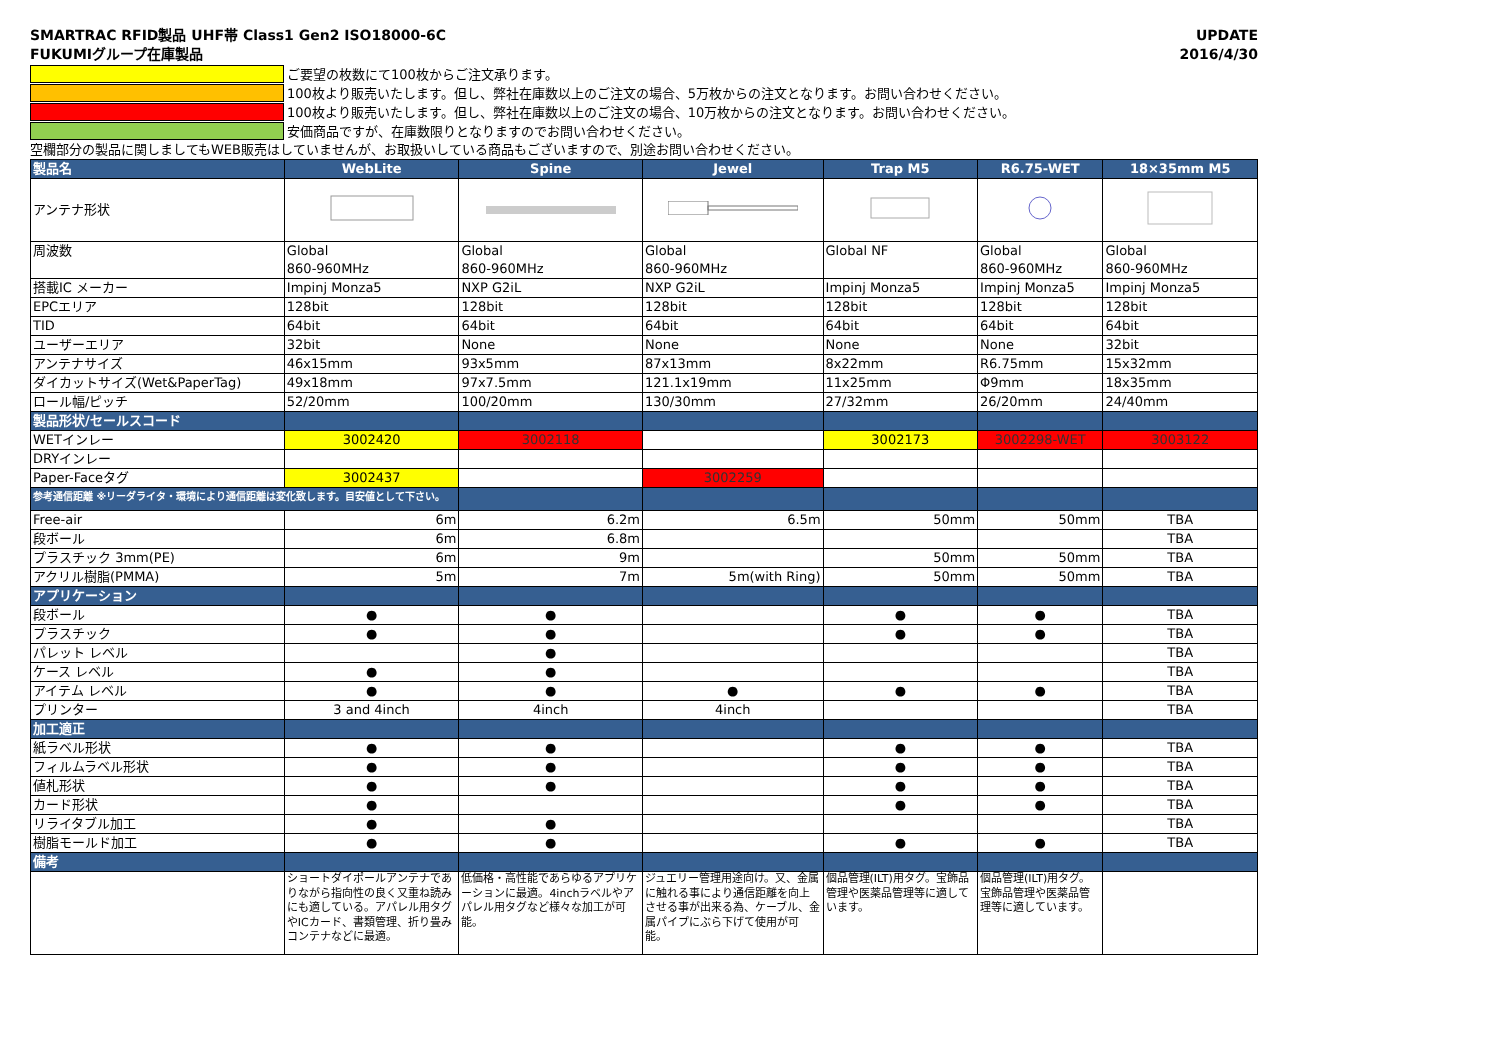SMARTRAC RFID製品 UHF帯 Class1 Gen2 ISO18000-6C
FUKUMIグループ在庫製品
UPDATE
2016/4/30
ご要望の枚数にて100枚からご注文承ります。
100枚より販売いたします。但し、弊社在庫数以上のご注文の場合、5万枚からの注文となります。お問い合わせください。
100枚より販売いたします。但し、弊社在庫数以上のご注文の場合、10万枚からの注文となります。お問い合わせください。
安価商品ですが、在庫数限りとなりますのでお問い合わせください。
空欄部分の製品に関しましてもWEB販売はしていませんが、お取扱いしている商品もございますので、別途お問い合わせください。
| 製品名 | WebLite | Spine | Jewel | Trap M5 | R6.75-WET | 18×35mm M5 |
| --- | --- | --- | --- | --- | --- | --- |
| アンテナ形状 | | | | | | |
| 周波数 | Global 860-960MHz | Global 860-960MHz | Global 860-960MHz | Global NF | Global 860-960MHz | Global 860-960MHz |
| 搭載IC メーカー | Impinj Monza5 | NXP G2iL | NXP G2iL | Impinj Monza5 | Impinj Monza5 | Impinj Monza5 |
| EPCエリア | 128bit | 128bit | 128bit | 128bit | 128bit | 128bit |
| TID | 64bit | 64bit | 64bit | 64bit | 64bit | 64bit |
| ユーザーエリア | 32bit | None | None | None | None | 32bit |
| アンテナサイズ | 46x15mm | 93x5mm | 87x13mm | 8x22mm | R6.75mm | 15x32mm |
| ダイカットサイズ(Wet&PaperTag) | 49x18mm | 97x7.5mm | 121.1x19mm | 11x25mm | Φ9mm | 18x35mm |
| ロール幅/ピッチ | 52/20mm | 100/20mm | 130/30mm | 27/32mm | 26/20mm | 24/40mm |
| 製品形状/セールスコード | | | | | | |
| WETインレー | 3002420 | 3002118 | | 3002173 | 3002298-WET | 3003122 |
| DRYインレー | | | | | | |
| Paper-Faceタグ | 3002437 | | 3002259 | | | |
| 参考通信距離 ※リーダライタ・環境により通信距離は変化致します。目安値として下さい。 | | | | | | |
| Free-air | 6m | 6.2m | 6.5m | 50mm | 50mm | TBA |
| 段ボール | 6m | 6.8m | | | | TBA |
| プラスチック 3mm(PE) | 6m | 9m | | 50mm | 50mm | TBA |
| アクリル樹脂(PMMA) | 5m | 7m | 5m(with Ring) | 50mm | 50mm | TBA |
| アプリケーション | | | | | | |
| 段ボール | ● | ● | | ● | ● | TBA |
| プラスチック | ● | ● | | ● | ● | TBA |
| パレット レベル | | ● | | | | TBA |
| ケース レベル | ● | ● | | | | TBA |
| アイテム レベル | ● | ● | ● | ● | ● | TBA |
| プリンター | 3 and 4inch | 4inch | 4inch | | | TBA |
| 加工適正 | | | | | | |
| 紙ラベル形状 | ● | ● | | ● | ● | TBA |
| フィルムラベル形状 | ● | ● | | ● | ● | TBA |
| 値札形状 | ● | ● | | ● | ● | TBA |
| カード形状 | ● | | | ● | ● | TBA |
| リライタブル加工 | ● | ● | | | | TBA |
| 樹脂モールド加工 | ● | ● | | ● | ● | TBA |
| 備考 | | | | | | |
| | ショートダイポールアンテナでありながら指向性の良く又重ね読みにも適している。アパレル用タグやICカード、書類管理、折り畳みコンテナなどに最適。 | 低価格・高性能であらゆるアプリケーションに最適。4inchラベルやアパレル用タグなど様々な加工が可能。 | ジュエリー管理用途向け。又、金属に触れる事により通信距離を向上させる事が出来る為、ケーブル、金属パイプにぶら下げて使用が可能。 | 個品管理(ILT)用タグ。宝飾品管理や医薬品管理等に適しています。 | 個品管理(ILT)用タグ。宝飾品管理や医薬品管理等に適しています。 | |